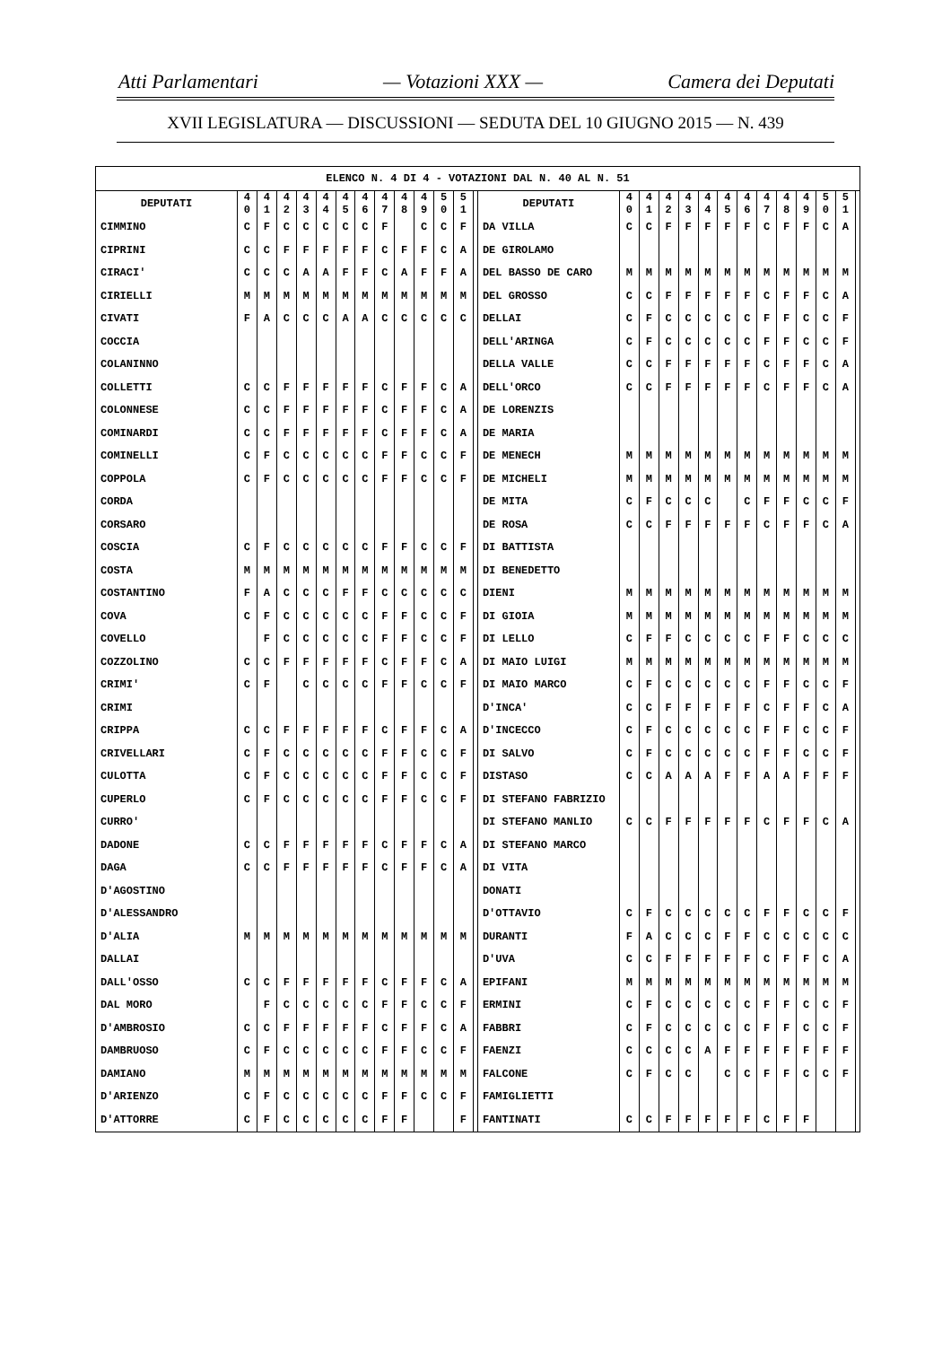Atti Parlamentari — Votazioni XXX — Camera dei Deputati
XVII LEGISLATURA — DISCUSSIONI — SEDUTA DEL 10 GIUGNO 2015 — N. 439
| ELENCO N. 4 DI 4 - VOTAZIONI DAL N. 40 AL N. 51 | | | | | | | | | | | | | | | | | | | | | | | | | | | |
| DEPUTATI | 4 0 | 4 1 | 4 2 | 4 3 | 4 4 | 4 5 | 4 6 | 4 7 | 4 8 | 4 9 | 5 0 | 5 1 | | DEPUTATI | 4 0 | 4 1 | 4 2 | 4 3 | 4 4 | 4 5 | 4 6 | 4 7 | 4 8 | 4 9 | 5 0 | 5 1 | |
| CIMMINO | C | F | C | C | C | C | C | F | | C | C | F | | DA VILLA | C | C | F | F | F | F | F | C | F | F | C | A | |
| CIPRINI | C | C | F | F | F | F | F | C | F | F | C | A | | DE GIROLAMO | | | | | | | | | | | | | |
| CIRACI' | C | C | C | A | A | F | F | C | A | F | F | A | | DEL BASSO DE CARO | M | M | M | M | M | M | M | M | M | M | M | M | |
| CIRIELLI | M | M | M | M | M | M | M | M | M | M | M | M | | DEL GROSSO | C | C | F | F | F | F | F | C | F | F | C | A | |
| CIVATI | F | A | C | C | C | A | A | C | C | C | C | C | | DELLAI | C | F | C | C | C | C | C | F | F | C | C | F | |
| COCCIA | | | | | | | | | | | | | | DELL'ARINGA | C | F | C | C | C | C | C | F | F | C | C | F | |
| COLANINNO | | | | | | | | | | | | | | DELLA VALLE | C | C | F | F | F | F | F | C | F | F | C | A | |
| COLLETTI | C | C | F | F | F | F | F | C | F | F | C | A | | DELL'ORCO | C | C | F | F | F | F | F | C | F | F | C | A | |
| COLONNESE | C | C | F | F | F | F | F | C | F | F | C | A | | DE LORENZIS | | | | | | | | | | | | | |
| COMINARDI | C | C | F | F | F | F | F | C | F | F | C | A | | DE MARIA | | | | | | | | | | | | | |
| COMINELLI | C | F | C | C | C | C | C | F | F | C | C | F | | DE MENECH | M | M | M | M | M | M | M | M | M | M | M | M | |
| COPPOLA | C | F | C | C | C | C | C | F | F | C | C | F | | DE MICHELI | M | M | M | M | M | M | M | M | M | M | M | M | |
| CORDA | | | | | | | | | | | | | | DE MITA | C | F | C | C | C | | C | F | F | C | C | F | |
| CORSARO | | | | | | | | | | | | | | DE ROSA | C | C | F | F | F | F | F | C | F | F | C | A | |
| COSCIA | C | F | C | C | C | C | C | F | F | C | C | F | | DI BATTISTA | | | | | | | | | | | | | |
| COSTA | M | M | M | M | M | M | M | M | M | M | M | M | | DI BENEDETTO | | | | | | | | | | | | | |
| COSTANTINO | F | A | C | C | C | F | F | C | C | C | C | C | | DIENI | M | M | M | M | M | M | M | M | M | M | M | M | |
| COVA | C | F | C | C | C | C | C | F | F | C | C | F | | DI GIOIA | M | M | M | M | M | M | M | M | M | M | M | M | |
| COVELLO | | F | C | C | C | C | C | F | F | C | C | F | | DI LELLO | C | F | F | C | C | C | C | F | F | C | C | C | |
| COZZOLINO | C | C | F | F | F | F | F | C | F | F | C | A | | DI MAIO LUIGI | M | M | M | M | M | M | M | M | M | M | M | M | |
| CRIMI' | C | F | | C | C | C | C | F | F | C | C | F | | DI MAIO MARCO | C | F | C | C | C | C | C | F | F | C | C | F | |
| CRIMI | | | | | | | | | | | | | | D'INCA' | C | C | F | F | F | F | F | C | F | F | C | A | |
| CRIPPA | C | C | F | F | F | F | F | C | F | F | C | A | | D'INCECCO | C | F | C | C | C | C | C | F | F | C | C | F | |
| CRIVELLARI | C | F | C | C | C | C | C | F | F | C | C | F | | DI SALVO | C | F | C | C | C | C | C | F | F | C | C | F | |
| CULOTTA | C | F | C | C | C | C | C | F | F | C | C | F | | DISTASO | C | C | A | A | A | F | F | A | A | F | F | F | |
| CUPERLO | C | F | C | C | C | C | C | F | F | C | C | F | | DI STEFANO FABRIZIO | | | | | | | | | | | | | |
| CURRO' | | | | | | | | | | | | | | DI STEFANO MANLIO | C | C | F | F | F | F | F | C | F | F | C | A | |
| DADONE | C | C | F | F | F | F | F | C | F | F | C | A | | DI STEFANO MARCO | | | | | | | | | | | | | |
| DAGA | C | C | F | F | F | F | F | C | F | F | C | A | | DI VITA | | | | | | | | | | | | | |
| D'AGOSTINO | | | | | | | | | | | | | | DONATI | | | | | | | | | | | | | |
| D'ALESSANDRO | | | | | | | | | | | | | | D'OTTAVIO | C | F | C | C | C | C | C | F | F | C | C | F | |
| D'ALIA | M | M | M | M | M | M | M | M | M | M | M | M | | DURANTI | F | A | C | C | C | F | F | C | C | C | C | C | |
| DALLAI | | | | | | | | | | | | | | D'UVA | C | C | F | F | F | F | F | C | F | F | C | A | |
| DALL'OSSO | C | C | F | F | F | F | F | C | F | F | C | A | | EPIFANI | M | M | M | M | M | M | M | M | M | M | M | M | |
| DAL MORO | | F | C | C | C | C | C | F | F | C | C | F | | ERMINI | C | F | C | C | C | C | C | F | F | C | C | F | |
| D'AMBROSIO | C | C | F | F | F | F | F | C | F | F | C | A | | FABBRI | C | F | C | C | C | C | C | F | F | C | C | F | |
| DAMBRUOSO | C | F | C | C | C | C | C | F | F | C | C | F | | FAENZI | C | C | C | C | A | F | F | F | F | F | F | F | |
| DAMIANO | M | M | M | M | M | M | M | M | M | M | M | M | | FALCONE | C | F | C | C | | C | C | F | F | C | C | F | |
| D'ARIENZO | C | F | C | C | C | C | C | F | F | C | C | F | | FAMIGLIETTI | | | | | | | | | | | | | |
| D'ATTORRE | C | F | C | C | C | C | C | F | F | | | F | | FANTINATI | C | C | F | F | F | F | F | C | F | F | | | |